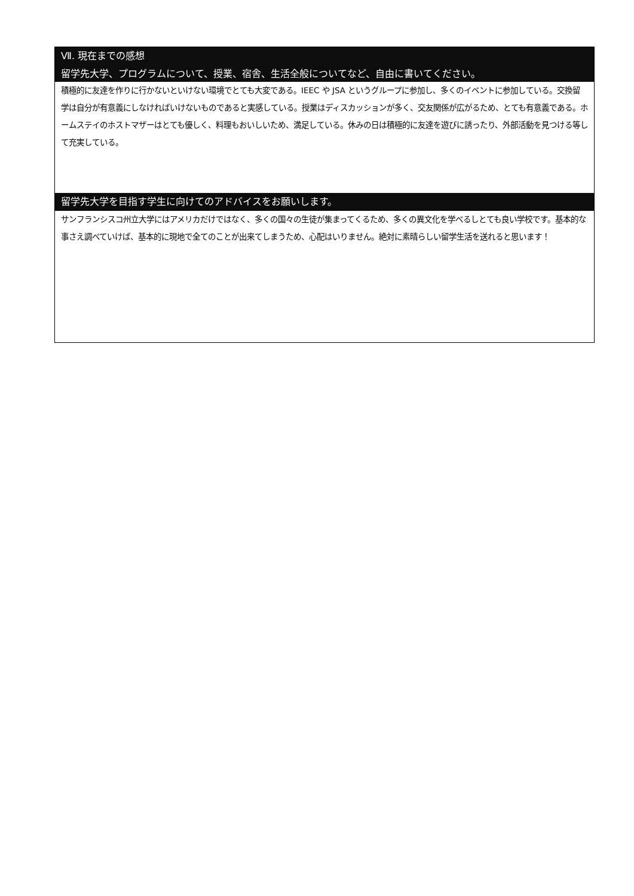Ⅶ. 現在までの感想
留学先大学、プログラムについて、授業、宿舎、生活全般についてなど、自由に書いてください。
積極的に友達を作りに行かないといけない環境でとても大変である。IEEC や JSA というグループに参加し、多くのイベントに参加している。交換留学は自分が有意義にしなければいけないものであると実感している。授業はディスカッションが多く、交友関係が広がるため、とても有意義である。ホームステイのホストマザーはとても優しく、料理もおいしいため、満足している。休みの日は積極的に友達を遊びに誘ったり、外部活動を見つける等して充実している。
留学先大学を目指す学生に向けてのアドバイスをお願いします。
サンフランシスコ州立大学にはアメリカだけではなく、多くの国々の生徒が集まってくるため、多くの異文化を学べるしとても良い学校です。基本的な事さえ調べていけば、基本的に現地で全てのことが出来てしまうため、心配はいりません。絶対に素晴らしい留学生活を送れると思います！